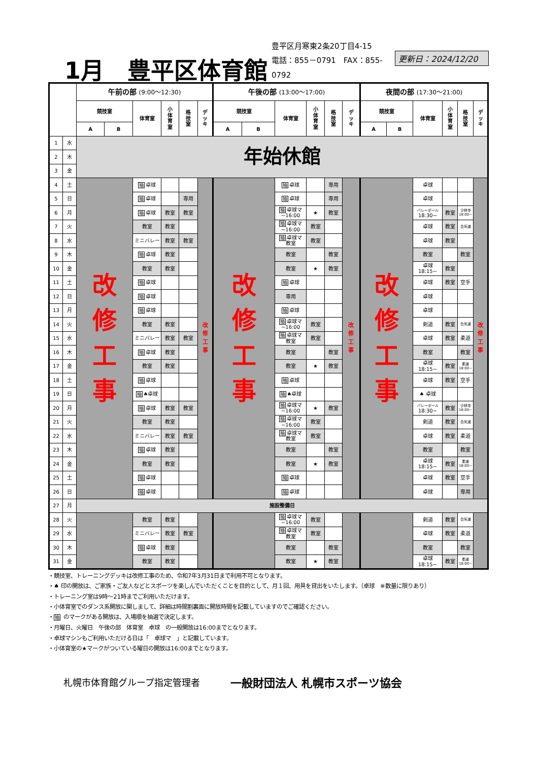1月　豊平区体育館
豊平区月寒東2条20丁目4-15
電話：855－0791　FAX：855-0792
更新日：2024/12/20
| | | 午前の部 (9:00～12:30) | | | | | | 午後の部 (13:00～17:00) | | | | | | 夜間の部 (17:30～21:00) | | | | | |
| --- | --- | --- | --- | --- | --- | --- | --- | --- | --- | --- | --- | --- | --- | --- | --- | --- | --- | --- | --- |
| | | 競技室 | | 体育室 | 小 体 育 室 | 格 技 室 | デ ッ キ | 競技室 | | 体育室 | 小 体 育 室 | 格 技 室 | デ ッ キ | 競技室 | | 体育室 | 小 体 育 室 | 格 技 室 | デ ッ キ |
| | | A | B | | | | | A | B | | | | | A | B | | | | |
| 1 | 水 | 年始休館 | | | | | | | | | | | | | | | | | |
| 2 | 木 | | | | | | | | | | | | | | | | | | |
| 3 | 金 | | | | | | | | | | | | | | | | | | |
| 4 | 土 | 改 修 工 事 | | 抽 卓球 | | | 改 修 工 事 | 改 修 工 事 | | 抽 卓球 | | 専用 | 改 修 工 事 | 改 修 工 事 | | 卓球 | | | 改 修 工 事 |
| 5 | 日 | | | 抽 卓球 | | 専用 | | | | 抽 卓球 | | 専用 | | | | 卓球 | | | |
| 6 | 月 | | | 抽 卓球 | 教室 | 教室 | | | | 抽 卓球マ ~16:00 | ★ | 教室 | | | | バレーボール 18:30~ | 教室 | 少林寺 18:00~ | |
| 7 | 火 | | | 教室 | 教室 | | | | | 抽 卓球マ ~16:00 | 教室 | | | | | 卓球 | 教室 | 合気道 | |
| 8 | 水 | | | ミニバレー | 教室 | 教室 | | | | 抽 卓球マ 教室 | 教室 | | | | | 卓球 | 教室 | | |
| 9 | 木 | | | 抽 卓球 | 教室 | | | | | 教室 | | 教室 | | | | 教室 | | 教室 | |
| 10 | 金 | | | 教室 | 教室 | | | | | 教室 | ★ | 教室 | | | | 卓球 18:15~ | 教室 | | |
| 11 | 土 | | | 抽 卓球 | | | | | | 抽 卓球 | | | | | | 卓球 | 教室 | 空手 | |
| 12 | 日 | | | 抽 卓球 | | | | | | 専用 | | | | | | 卓球 | | | |
| 13 | 月 | | | 抽 卓球 | | | | | | 抽 卓球 | | | | | | 卓球 | | | |
| 14 | 火 | | | 教室 | 教室 | | | | | 抽 卓球マ ~16:00 | 教室 | | | | | 剣道 | 教室 | 合気道 | |
| 15 | 水 | | | ミニバレー | 教室 | 教室 | | | | 抽 卓球マ 教室 | 教室 | | | | | 卓球 | 教室 | 柔道 | |
| 16 | 木 | | | 抽 卓球 | 教室 | | | | | 教室 | | 教室 | | | | 教室 | | 教室 | |
| 17 | 金 | | | 教室 | 教室 | | | | | 教室 | ★ | 教室 | | | | 卓球 18:15~ | 教室 | 柔道 18:00~ | |
| 18 | 土 | | | 抽 卓球 | | | | | | 抽 卓球 | | | | | | 卓球 | 教室 | 空手 | |
| 19 | 日 | | | 抽 ♠卓球 | | | | | | 抽 ♠卓球 | | | | | | ♠ 卓球 | | | |
| 20 | 月 | | | 抽 卓球 | 教室 | 教室 | | | | 抽 卓球マ ~16:00 | ★ | 教室 | | | | バレーボール 18:30~ | 教室 | 少林寺 18:00~ | |
| 21 | 火 | | | 教室 | 教室 | | | | | 抽 卓球マ ~16:00 | 教室 | | | | | 剣道 | 教室 | 合気道 | |
| 22 | 水 | | | ミニバレー | 教室 | 教室 | | | | 抽 卓球マ 教室 | 教室 | | | | | 卓球 | 教室 | 柔道 | |
| 23 | 木 | | | 抽 卓球 | 教室 | | | | | 教室 | | 教室 | | | | 教室 | | 教室 | |
| 24 | 金 | | | 教室 | 教室 | | | | | 教室 | ★ | 教室 | | | | 卓球 18:15~ | 教室 | 柔道 18:00~ | |
| 25 | 土 | | | 抽 卓球 | | | | | | 抽 卓球 | | | | | | 卓球 | 教室 | 空手 | |
| 26 | 日 | | | 抽 卓球 | | | | | | 抽 卓球 | | | | | | 卓球 | | 専用 | |
| 27 | 月 | 施設整備日 | | | | | | | | | | | | | | | | | |
| 28 | 火 | | | 教室 | 教室 | | | | | 抽 卓球マ ~16:00 | 教室 | | | | | 剣道 | 教室 | 合気道 | |
| 29 | 水 | | | ミニバレー | 教室 | 教室 | | | | 抽 卓球マ 教室 | 教室 | | | | | 卓球 | 教室 | 柔道 | |
| 30 | 木 | | | 抽 卓球 | 教室 | | | | | 教室 | | 教室 | | | | 教室 | | 教室 | |
| 31 | 金 | | | 教室 | 教室 | | | | | 教室 | ★ | 教室 | | | | 卓球 18:15~ | 教室 | 柔道 18:00~ | |
・競技室、トレーニングデッキは改修工事のため、令和7年3月31日まで利用不可となります。
・♠ 印の開放は、ご家族・ご友人などとスポーツを楽しんでいただくことを目的として、月１回、用具を貸出をいたします。（卓球　※数量に限りあり）
・トレーニング室は9時～21時までご利用いただけます。
・小体育室でのダンス系開放に関しまして、詳細は時間割裏面に開放時間を記載していますのでご確認ください。
・抽 のマークがある開放は、入場順を抽選で決定します。
・月曜日、火曜日　午後の部　体育室　卓球　の一般開放は16:00までとなります。
・卓球マシンもご利用いただける日は「　卓球マ　」と記載しています。
・小体育室の★マークがついている曜日の開放は16:00までとなります。
札幌市体育館グループ指定管理者 一般財団法人 札幌市スポーツ協会